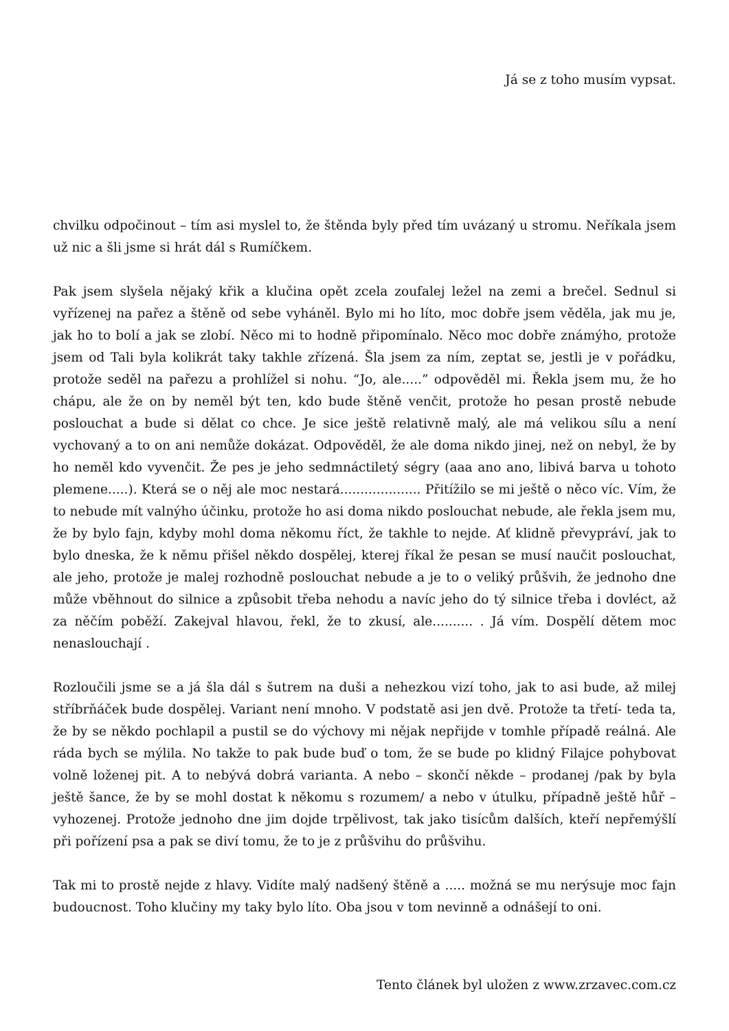Já se z toho musím vypsat.
chvilku odpočinout – tím asi myslel to, že štěnda byly před tím uvázaný u stromu. Neříkala jsem už nic a šli jsme si hrát dál s Rumíčkem.
Pak jsem slyšela nějaký křik a klučina opět zcela zoufalej ležel na zemi a brečel. Sednul si vyřízenej na pařez a štěně od sebe vyháněl. Bylo mi ho líto, moc dobře jsem věděla, jak mu je, jak ho to bolí a jak se zlobí. Něco mi to hodně připomínalo. Něco moc dobře známýho, protože jsem od Tali byla kolikrát taky takhle zřízená. Šla jsem za ním, zeptat se, jestli je v pořádku, protože seděl na pařezu a prohlížel si nohu. “Jo, ale.....” odpověděl mi. Řekla jsem mu, že ho chápu, ale že on by neměl být ten, kdo bude štěně venčit, protože ho pesan prostě nebude poslouchat a bude si dělat co chce. Je sice ještě relativně malý, ale má velikou sílu a není vychovaný a to on ani nemůže dokázat. Odpověděl, že ale doma nikdo jinej, než on nebyl, že by ho neměl kdo vyvenčit. Že pes je jeho sedmnáctiletý ségry (aaa ano ano, libivá barva u tohoto plemene.....). Která se o něj ale moc nestará.................... Přitížilo se mi ještě o něco víc. Vím, že to nebude mít valnýho účinku, protože ho asi doma nikdo poslouchat nebude, ale řekla jsem mu, že by bylo fajn, kdyby mohl doma někomu říct, že takhle to nejde. Ať klidně převypráví, jak to bylo dneska, že k němu přišel někdo dospělej, kterej říkal že pesan se musí naučit poslouchat, ale jeho, protože je malej rozhodně poslouchat nebude a je to o veliký průšvih, že jednoho dne může vběhnout do silnice a způsobit třeba nehodu a navíc jeho do tý silnice třeba i dovléct, až za něčím poběží. Zakejval hlavou, řekl, že to zkusí, ale.......... . Já vím. Dospělí dětem moc nenaslouchají .
Rozloučili jsme se a já šla dál s šutrem na duši a nehezkou vizí toho, jak to asi bude, až milej stříbrňáček bude dospělej. Variant není mnoho. V podstatě asi jen dvě. Protože ta třetí- teda ta, že by se někdo pochlapil a pustil se do výchovy mi nějak nepřijde v tomhle případě reálná. Ale ráda bych se mýlila. No takže to pak bude buď o tom, že se bude po klidný Filajce pohybovat volně loženej pit. A to nebývá dobrá varianta. A nebo – skončí někde – prodanej /pak by byla ještě šance, že by se mohl dostat k někomu s rozumem/ a nebo v útulku, případně ještě hůř – vyhozenej. Protože jednoho dne jim dojde trpělivost, tak jako tisícům dalších, kteří nepřemýšlí při pořízení psa a pak se diví tomu, že to je z průšvihu do průšvihu.
Tak mi to prostě nejde z hlavy. Vidíte malý nadšený štěně a ..... možná se mu nerýsuje moc fajn budoucnost. Toho klučiny my taky bylo líto. Oba jsou v tom nevinně a odnášejí to oni.
Tento článek byl uložen z www.zrzavec.com.cz